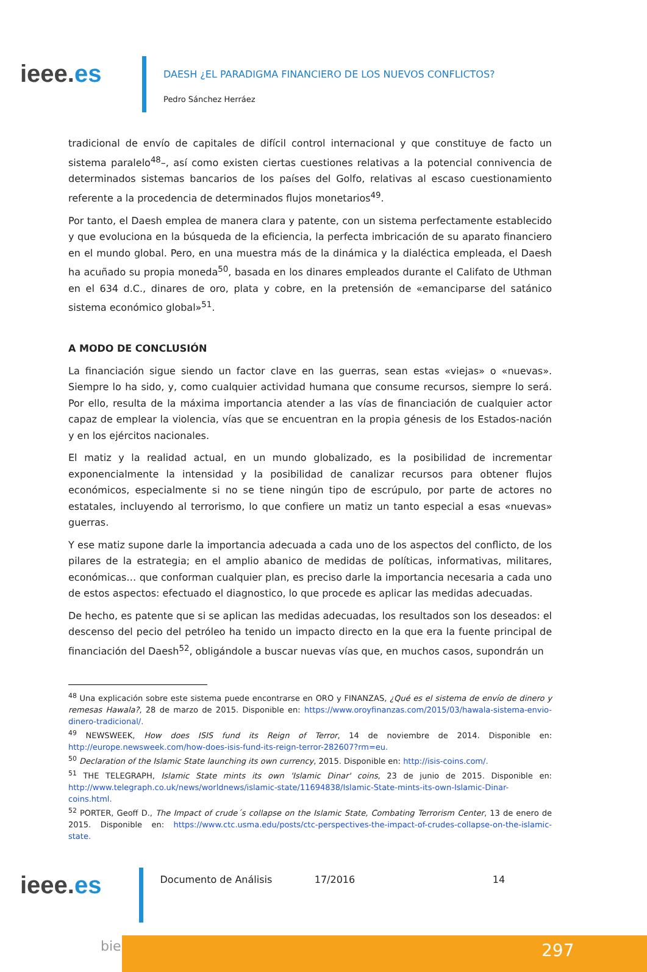ieee.es
DAESH ¿EL PARADIGMA FINANCIERO DE LOS NUEVOS CONFLICTOS?
Pedro Sánchez Herráez
tradicional de envío de capitales de difícil control internacional y que constituye de facto un sistema paralelo<sup>48</sup>–, así como existen ciertas cuestiones relativas a la potencial connivencia de determinados sistemas bancarios de los países del Golfo, relativas al escaso cuestionamiento referente a la procedencia de determinados flujos monetarios<sup>49</sup>.
Por tanto, el Daesh emplea de manera clara y patente, con un sistema perfectamente establecido y que evoluciona en la búsqueda de la eficiencia, la perfecta imbricación de su aparato financiero en el mundo global. Pero, en una muestra más de la dinámica y la dialéctica empleada, el Daesh ha acuñado su propia moneda<sup>50</sup>, basada en los dinares empleados durante el Califato de Uthman en el 634 d.C., dinares de oro, plata y cobre, en la pretensión de «emanciparse del satánico sistema económico global»<sup>51</sup>.
A MODO DE CONCLUSIÓN
La financiación sigue siendo un factor clave en las guerras, sean estas «viejas» o «nuevas». Siempre lo ha sido, y, como cualquier actividad humana que consume recursos, siempre lo será. Por ello, resulta de la máxima importancia atender a las vías de financiación de cualquier actor capaz de emplear la violencia, vías que se encuentran en la propia génesis de los Estados-nación y en los ejércitos nacionales.
El matiz y la realidad actual, en un mundo globalizado, es la posibilidad de incrementar exponencialmente la intensidad y la posibilidad de canalizar recursos para obtener flujos económicos, especialmente si no se tiene ningún tipo de escrúpulo, por parte de actores no estatales, incluyendo al terrorismo, lo que confiere un matiz un tanto especial a esas «nuevas» guerras.
Y ese matiz supone darle la importancia adecuada a cada uno de los aspectos del conflicto, de los pilares de la estrategia; en el amplio abanico de medidas de políticas, informativas, militares, económicas… que conforman cualquier plan, es preciso darle la importancia necesaria a cada uno de estos aspectos: efectuado el diagnostico, lo que procede es aplicar las medidas adecuadas.
De hecho, es patente que si se aplican las medidas adecuadas, los resultados son los deseados: el descenso del pecio del petróleo ha tenido un impacto directo en la que era la fuente principal de financiación del Daesh<sup>52</sup>, obligándole a buscar nuevas vías que, en muchos casos, supondrán un
<sup>48</sup> Una explicación sobre este sistema puede encontrarse en ORO y FINANZAS, ¿Qué es el sistema de envío de dinero y remesas Hawala?, 28 de marzo de 2015. Disponible en: https://www.oroyfinanzas.com/2015/03/hawala-sistema-envio-dinero-tradicional/.
<sup>49</sup> NEWSWEEK, How does ISIS fund its Reign of Terror, 14 de noviembre de 2014. Disponible en: http://europe.newsweek.com/how-does-isis-fund-its-reign-terror-282607?rm=eu.
<sup>50</sup> Declaration of the Islamic State launching its own currency, 2015. Disponible en: http://isis-coins.com/.
<sup>51</sup> THE TELEGRAPH, Islamic State mints its own 'Islamic Dinar' coins, 23 de junio de 2015. Disponible en: http://www.telegraph.co.uk/news/worldnews/islamic-state/11694838/Islamic-State-mints-its-own-Islamic-Dinar-coins.html.
<sup>52</sup> PORTER, Geoff D., The Impact of crude´s collapse on the Islamic State, Combating Terrorism Center, 13 de enero de 2015. Disponible en: https://www.ctc.usma.edu/posts/ctc-perspectives-the-impact-of-crudes-collapse-on-the-islamic-state.
ieee.es
Documento de Análisis 17/2016 14
bie3 297